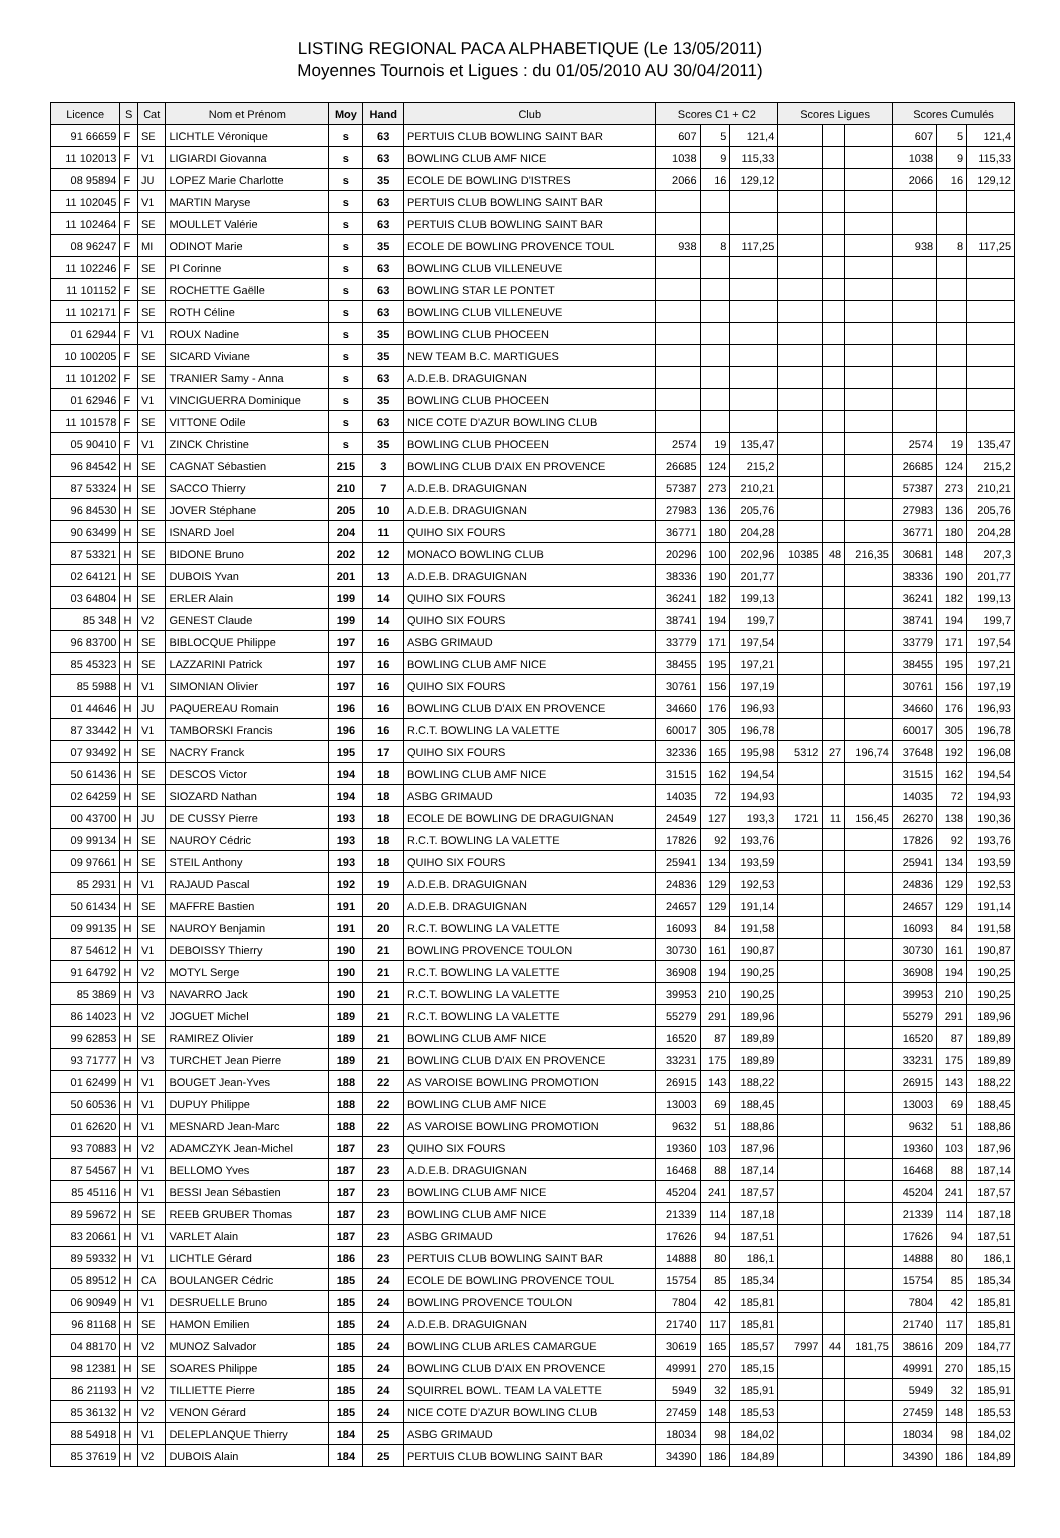LISTING REGIONAL PACA ALPHABETIQUE (Le 13/05/2011)
Moyennes Tournois et Ligues : du 01/05/2010 AU 30/04/2011)
| Licence | S | Cat | Nom et Prénom | Moy | Hand | Club | Scores C1 + C2 | | | Scores Ligues | | | Scores Cumulés | | |
| --- | --- | --- | --- | --- | --- | --- | --- | --- | --- | --- | --- | --- | --- | --- | --- |
| 91 66659 | F | SE | LICHTLE Véronique | s | 63 | PERTUIS CLUB BOWLING SAINT BAR | 607 | 5 | 121,4 | | | | 607 | 5 | 121,4 |
| 11 102013 | F | V1 | LIGIARDI Giovanna | s | 63 | BOWLING CLUB AMF NICE | 1038 | 9 | 115,33 | | | | 1038 | 9 | 115,33 |
| 08 95894 | F | JU | LOPEZ Marie Charlotte | s | 35 | ECOLE DE BOWLING D'ISTRES | 2066 | 16 | 129,12 | | | | 2066 | 16 | 129,12 |
| 11 102045 | F | V1 | MARTIN Maryse | s | 63 | PERTUIS CLUB BOWLING SAINT BAR | | | | | | | | | |
| 11 102464 | F | SE | MOULLET Valérie | s | 63 | PERTUIS CLUB BOWLING SAINT BAR | | | | | | | | | |
| 08 96247 | F | MI | ODINOT Marie | s | 35 | ECOLE DE BOWLING PROVENCE TOUL | 938 | 8 | 117,25 | | | | 938 | 8 | 117,25 |
| 11 102246 | F | SE | PI Corinne | s | 63 | BOWLING CLUB VILLENEUVE | | | | | | | | | |
| 11 101152 | F | SE | ROCHETTE Gaëlle | s | 63 | BOWLING STAR LE PONTET | | | | | | | | | |
| 11 102171 | F | SE | ROTH Céline | s | 63 | BOWLING CLUB VILLENEUVE | | | | | | | | | |
| 01 62944 | F | V1 | ROUX Nadine | s | 35 | BOWLING CLUB PHOCEEN | | | | | | | | | |
| 10 100205 | F | SE | SICARD Viviane | s | 35 | NEW TEAM B.C. MARTIGUES | | | | | | | | | |
| 11 101202 | F | SE | TRANIER Samy - Anna | s | 63 | A.D.E.B. DRAGUIGNAN | | | | | | | | | |
| 01 62946 | F | V1 | VINCIGUERRA Dominique | s | 35 | BOWLING CLUB PHOCEEN | | | | | | | | | |
| 11 101578 | F | SE | VITTONE Odile | s | 63 | NICE COTE D'AZUR BOWLING CLUB | | | | | | | | | |
| 05 90410 | F | V1 | ZINCK Christine | s | 35 | BOWLING CLUB PHOCEEN | 2574 | 19 | 135,47 | | | | 2574 | 19 | 135,47 |
| 96 84542 | H | SE | CAGNAT Sébastien | 215 | 3 | BOWLING CLUB D'AIX EN PROVENCE | 26685 | 124 | 215,2 | | | | 26685 | 124 | 215,2 |
| 87 53324 | H | SE | SACCO Thierry | 210 | 7 | A.D.E.B. DRAGUIGNAN | 57387 | 273 | 210,21 | | | | 57387 | 273 | 210,21 |
| 96 84530 | H | SE | JOVER Stéphane | 205 | 10 | A.D.E.B. DRAGUIGNAN | 27983 | 136 | 205,76 | | | | 27983 | 136 | 205,76 |
| 90 63499 | H | SE | ISNARD Joel | 204 | 11 | QUIHO SIX FOURS | 36771 | 180 | 204,28 | | | | 36771 | 180 | 204,28 |
| 87 53321 | H | SE | BIDONE Bruno | 202 | 12 | MONACO BOWLING CLUB | 20296 | 100 | 202,96 | 10385 | 48 | 216,35 | 30681 | 148 | 207,3 |
| 02 64121 | H | SE | DUBOIS Yvan | 201 | 13 | A.D.E.B. DRAGUIGNAN | 38336 | 190 | 201,77 | | | | 38336 | 190 | 201,77 |
| 03 64804 | H | SE | ERLER Alain | 199 | 14 | QUIHO SIX FOURS | 36241 | 182 | 199,13 | | | | 36241 | 182 | 199,13 |
| 85 348 | H | V2 | GENEST Claude | 199 | 14 | QUIHO SIX FOURS | 38741 | 194 | 199,7 | | | | 38741 | 194 | 199,7 |
| 96 83700 | H | SE | BIBLOCQUE Philippe | 197 | 16 | ASBG GRIMAUD | 33779 | 171 | 197,54 | | | | 33779 | 171 | 197,54 |
| 85 45323 | H | SE | LAZZARINI Patrick | 197 | 16 | BOWLING CLUB AMF NICE | 38455 | 195 | 197,21 | | | | 38455 | 195 | 197,21 |
| 85 5988 | H | V1 | SIMONIAN Olivier | 197 | 16 | QUIHO SIX FOURS | 30761 | 156 | 197,19 | | | | 30761 | 156 | 197,19 |
| 01 44646 | H | JU | PAQUEREAU Romain | 196 | 16 | BOWLING CLUB D'AIX EN PROVENCE | 34660 | 176 | 196,93 | | | | 34660 | 176 | 196,93 |
| 87 33442 | H | V1 | TAMBORSKI Francis | 196 | 16 | R.C.T. BOWLING LA VALETTE | 60017 | 305 | 196,78 | | | | 60017 | 305 | 196,78 |
| 07 93492 | H | SE | NACRY Franck | 195 | 17 | QUIHO SIX FOURS | 32336 | 165 | 195,98 | 5312 | 27 | 196,74 | 37648 | 192 | 196,08 |
| 50 61436 | H | SE | DESCOS Victor | 194 | 18 | BOWLING CLUB AMF NICE | 31515 | 162 | 194,54 | | | | 31515 | 162 | 194,54 |
| 02 64259 | H | SE | SIOZARD Nathan | 194 | 18 | ASBG GRIMAUD | 14035 | 72 | 194,93 | | | | 14035 | 72 | 194,93 |
| 00 43700 | H | JU | DE CUSSY Pierre | 193 | 18 | ECOLE DE BOWLING DE DRAGUIGNAN | 24549 | 127 | 193,3 | 1721 | 11 | 156,45 | 26270 | 138 | 190,36 |
| 09 99134 | H | SE | NAUROY Cédric | 193 | 18 | R.C.T. BOWLING LA VALETTE | 17826 | 92 | 193,76 | | | | 17826 | 92 | 193,76 |
| 09 97661 | H | SE | STEIL Anthony | 193 | 18 | QUIHO SIX FOURS | 25941 | 134 | 193,59 | | | | 25941 | 134 | 193,59 |
| 85 2931 | H | V1 | RAJAUD Pascal | 192 | 19 | A.D.E.B. DRAGUIGNAN | 24836 | 129 | 192,53 | | | | 24836 | 129 | 192,53 |
| 50 61434 | H | SE | MAFFRE Bastien | 191 | 20 | A.D.E.B. DRAGUIGNAN | 24657 | 129 | 191,14 | | | | 24657 | 129 | 191,14 |
| 09 99135 | H | SE | NAUROY Benjamin | 191 | 20 | R.C.T. BOWLING LA VALETTE | 16093 | 84 | 191,58 | | | | 16093 | 84 | 191,58 |
| 87 54612 | H | V1 | DEBOISSY Thierry | 190 | 21 | BOWLING PROVENCE TOULON | 30730 | 161 | 190,87 | | | | 30730 | 161 | 190,87 |
| 91 64792 | H | V2 | MOTYL Serge | 190 | 21 | R.C.T. BOWLING LA VALETTE | 36908 | 194 | 190,25 | | | | 36908 | 194 | 190,25 |
| 85 3869 | H | V3 | NAVARRO Jack | 190 | 21 | R.C.T. BOWLING LA VALETTE | 39953 | 210 | 190,25 | | | | 39953 | 210 | 190,25 |
| 86 14023 | H | V2 | JOGUET Michel | 189 | 21 | R.C.T. BOWLING LA VALETTE | 55279 | 291 | 189,96 | | | | 55279 | 291 | 189,96 |
| 99 62853 | H | SE | RAMIREZ Olivier | 189 | 21 | BOWLING CLUB AMF NICE | 16520 | 87 | 189,89 | | | | 16520 | 87 | 189,89 |
| 93 71777 | H | V3 | TURCHET Jean Pierre | 189 | 21 | BOWLING CLUB D'AIX EN PROVENCE | 33231 | 175 | 189,89 | | | | 33231 | 175 | 189,89 |
| 01 62499 | H | V1 | BOUGET Jean-Yves | 188 | 22 | AS VAROISE BOWLING PROMOTION | 26915 | 143 | 188,22 | | | | 26915 | 143 | 188,22 |
| 50 60536 | H | V1 | DUPUY Philippe | 188 | 22 | BOWLING CLUB AMF NICE | 13003 | 69 | 188,45 | | | | 13003 | 69 | 188,45 |
| 01 62620 | H | V1 | MESNARD Jean-Marc | 188 | 22 | AS VAROISE BOWLING PROMOTION | 9632 | 51 | 188,86 | | | | 9632 | 51 | 188,86 |
| 93 70883 | H | V2 | ADAMCZYK Jean-Michel | 187 | 23 | QUIHO SIX FOURS | 19360 | 103 | 187,96 | | | | 19360 | 103 | 187,96 |
| 87 54567 | H | V1 | BELLOMO Yves | 187 | 23 | A.D.E.B. DRAGUIGNAN | 16468 | 88 | 187,14 | | | | 16468 | 88 | 187,14 |
| 85 45116 | H | V1 | BESSI Jean Sébastien | 187 | 23 | BOWLING CLUB AMF NICE | 45204 | 241 | 187,57 | | | | 45204 | 241 | 187,57 |
| 89 59672 | H | SE | REEB GRUBER Thomas | 187 | 23 | BOWLING CLUB AMF NICE | 21339 | 114 | 187,18 | | | | 21339 | 114 | 187,18 |
| 83 20661 | H | V1 | VARLET Alain | 187 | 23 | ASBG GRIMAUD | 17626 | 94 | 187,51 | | | | 17626 | 94 | 187,51 |
| 89 59332 | H | V1 | LICHTLE Gérard | 186 | 23 | PERTUIS CLUB BOWLING SAINT BAR | 14888 | 80 | 186,1 | | | | 14888 | 80 | 186,1 |
| 05 89512 | H | CA | BOULANGER Cédric | 185 | 24 | ECOLE DE BOWLING PROVENCE TOUL | 15754 | 85 | 185,34 | | | | 15754 | 85 | 185,34 |
| 06 90949 | H | V1 | DESRUELLE Bruno | 185 | 24 | BOWLING PROVENCE TOULON | 7804 | 42 | 185,81 | | | | 7804 | 42 | 185,81 |
| 96 81168 | H | SE | HAMON Emilien | 185 | 24 | A.D.E.B. DRAGUIGNAN | 21740 | 117 | 185,81 | | | | 21740 | 117 | 185,81 |
| 04 88170 | H | V2 | MUNOZ Salvador | 185 | 24 | BOWLING CLUB ARLES CAMARGUE | 30619 | 165 | 185,57 | 7997 | 44 | 181,75 | 38616 | 209 | 184,77 |
| 98 12381 | H | SE | SOARES Philippe | 185 | 24 | BOWLING CLUB D'AIX EN PROVENCE | 49991 | 270 | 185,15 | | | | 49991 | 270 | 185,15 |
| 86 21193 | H | V2 | TILLIETTE Pierre | 185 | 24 | SQUIRREL BOWL. TEAM LA VALETTE | 5949 | 32 | 185,91 | | | | 5949 | 32 | 185,91 |
| 85 36132 | H | V2 | VENON Gérard | 185 | 24 | NICE COTE D'AZUR BOWLING CLUB | 27459 | 148 | 185,53 | | | | 27459 | 148 | 185,53 |
| 88 54918 | H | V1 | DELEPLANQUE Thierry | 184 | 25 | ASBG GRIMAUD | 18034 | 98 | 184,02 | | | | 18034 | 98 | 184,02 |
| 85 37619 | H | V2 | DUBOIS Alain | 184 | 25 | PERTUIS CLUB BOWLING SAINT BAR | 34390 | 186 | 184,89 | | | | 34390 | 186 | 184,89 |